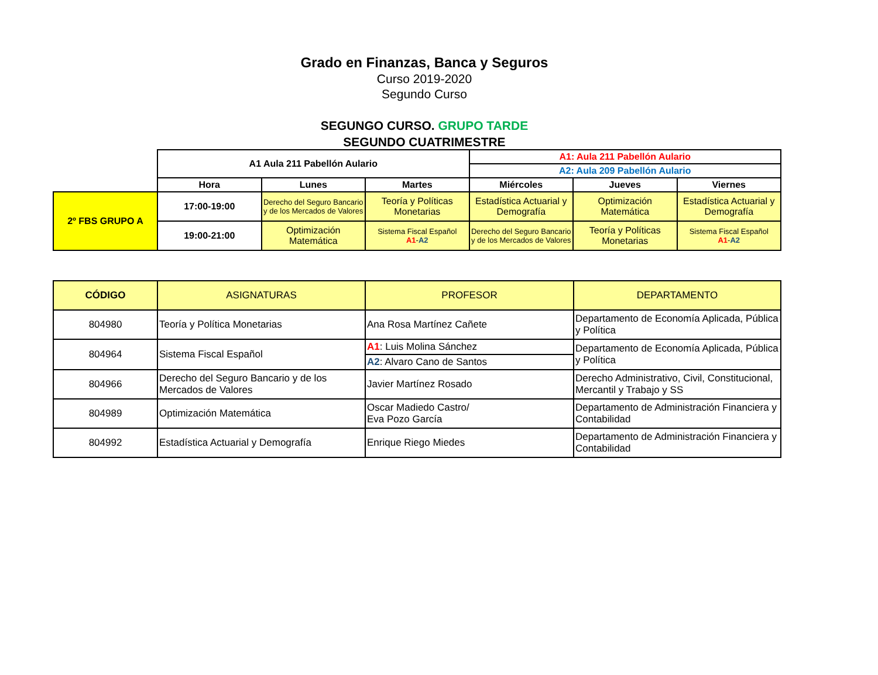Grado en Finanzas, Banca y Seguros
Curso 2019-2020
Segundo Curso
SEGUNGO CURSO. GRUPO TARDE
SEGUNDO CUATRIMESTRE
| | A1 Aula 211 Pabellón Aulario | | | A1: Aula 211 Pabellón Aulario | | |
| | | | | A2: Aula 209 Pabellón Aulario | | |
| | Hora | Lunes | Martes | Miércoles | Jueves | Viernes |
| 2º FBS GRUPO A | 17:00-19:00 | Derecho del Seguro Bancario y de los Mercados de Valores | Teoría y Políticas Monetarias | Estadística Actuarial y Demografía | Optimización Matemática | Estadística Actuarial y Demografía |
| | 19:00-21:00 | Optimización Matemática | Sistema Fiscal Español A1 - A2 | Derecho del Seguro Bancario y de los Mercados de Valores | Teoría y Políticas Monetarias | Sistema Fiscal Español A1 - A2 |
| CÓDIGO | ASIGNATURAS | PROFESOR | DEPARTAMENTO |
| 804980 | Teoría y Política Monetarias | Ana Rosa Martínez Cañete | Departamento de Economía Aplicada, Pública y Política |
| 804964 | Sistema Fiscal Español | A1 : Luis Molina Sánchez A2 : Alvaro Cano de Santos | Departamento de Economía Aplicada, Pública y Política |
| 804966 | Derecho del Seguro Bancario y de los Mercados de Valores | Javier Martínez Rosado | Derecho Administrativo, Civil, Constitucional, Mercantil y Trabajo y SS |
| 804989 | Optimización Matemática | Oscar Madiedo Castro/ Eva Pozo García | Departamento de Administración Financiera y Contabilidad |
| 804992 | Estadística Actuarial y Demografía | Enrique Riego Miedes | Departamento de Administración Financiera y Contabilidad |